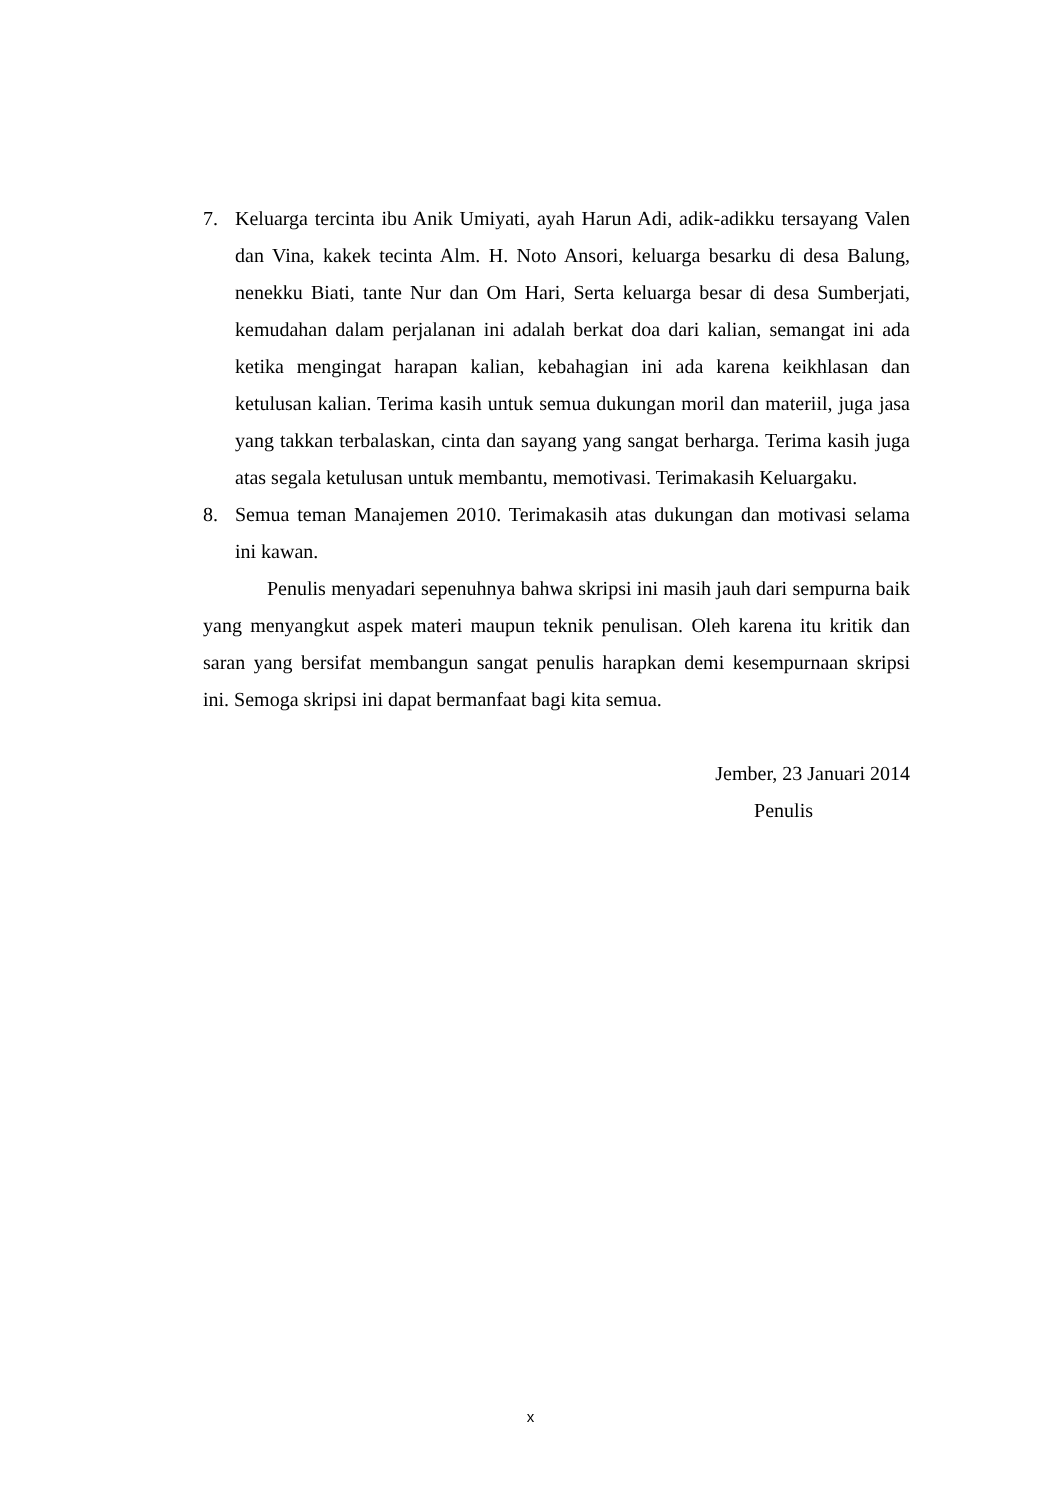7. Keluarga tercinta ibu Anik Umiyati, ayah Harun Adi, adik-adikku tersayang Valen dan Vina, kakek tecinta Alm. H. Noto Ansori, keluarga besarku di desa Balung, nenekku Biati, tante Nur dan Om Hari, Serta keluarga besar di desa Sumberjati, kemudahan dalam perjalanan ini adalah berkat doa dari kalian, semangat ini ada ketika mengingat harapan kalian, kebahagian ini ada karena keikhlasan dan ketulusan kalian. Terima kasih untuk semua dukungan moril dan materiil, juga jasa yang takkan terbalaskan, cinta dan sayang yang sangat berharga. Terima kasih juga atas segala ketulusan untuk membantu, memotivasi. Terimakasih Keluargaku.
8. Semua teman Manajemen 2010. Terimakasih atas dukungan dan motivasi selama ini kawan.
Penulis menyadari sepenuhnya bahwa skripsi ini masih jauh dari sempurna baik yang menyangkut aspek materi maupun teknik penulisan. Oleh karena itu kritik dan saran yang bersifat membangun sangat penulis harapkan demi kesempurnaan skripsi ini. Semoga skripsi ini dapat bermanfaat bagi kita semua.
Jember, 23 Januari 2014
Penulis
x